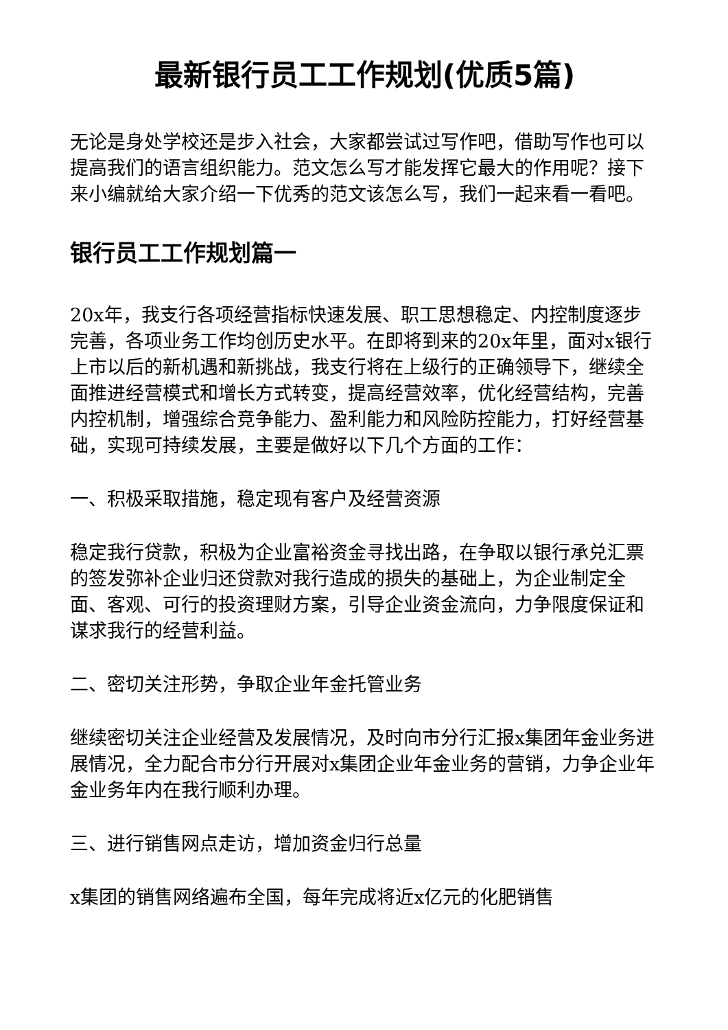最新银行员工工作规划(优质5篇)
无论是身处学校还是步入社会，大家都尝试过写作吧，借助写作也可以提高我们的语言组织能力。范文怎么写才能发挥它最大的作用呢？接下来小编就给大家介绍一下优秀的范文该怎么写，我们一起来看一看吧。
银行员工工作规划篇一
20x年，我支行各项经营指标快速发展、职工思想稳定、内控制度逐步完善，各项业务工作均创历史水平。在即将到来的20x年里，面对x银行上市以后的新机遇和新挑战，我支行将在上级行的正确领导下，继续全面推进经营模式和增长方式转变，提高经营效率，优化经营结构，完善内控机制，增强综合竞争能力、盈利能力和风险防控能力，打好经营基础，实现可持续发展，主要是做好以下几个方面的工作：
一、积极采取措施，稳定现有客户及经营资源
稳定我行贷款，积极为企业富裕资金寻找出路，在争取以银行承兑汇票的签发弥补企业归还贷款对我行造成的损失的基础上，为企业制定全面、客观、可行的投资理财方案，引导企业资金流向，力争限度保证和谋求我行的经营利益。
二、密切关注形势，争取企业年金托管业务
继续密切关注企业经营及发展情况，及时向市分行汇报x集团年金业务进展情况，全力配合市分行开展对x集团企业年金业务的营销，力争企业年金业务年内在我行顺利办理。
三、进行销售网点走访，增加资金归行总量
x集团的销售网络遍布全国，每年完成将近x亿元的化肥销售